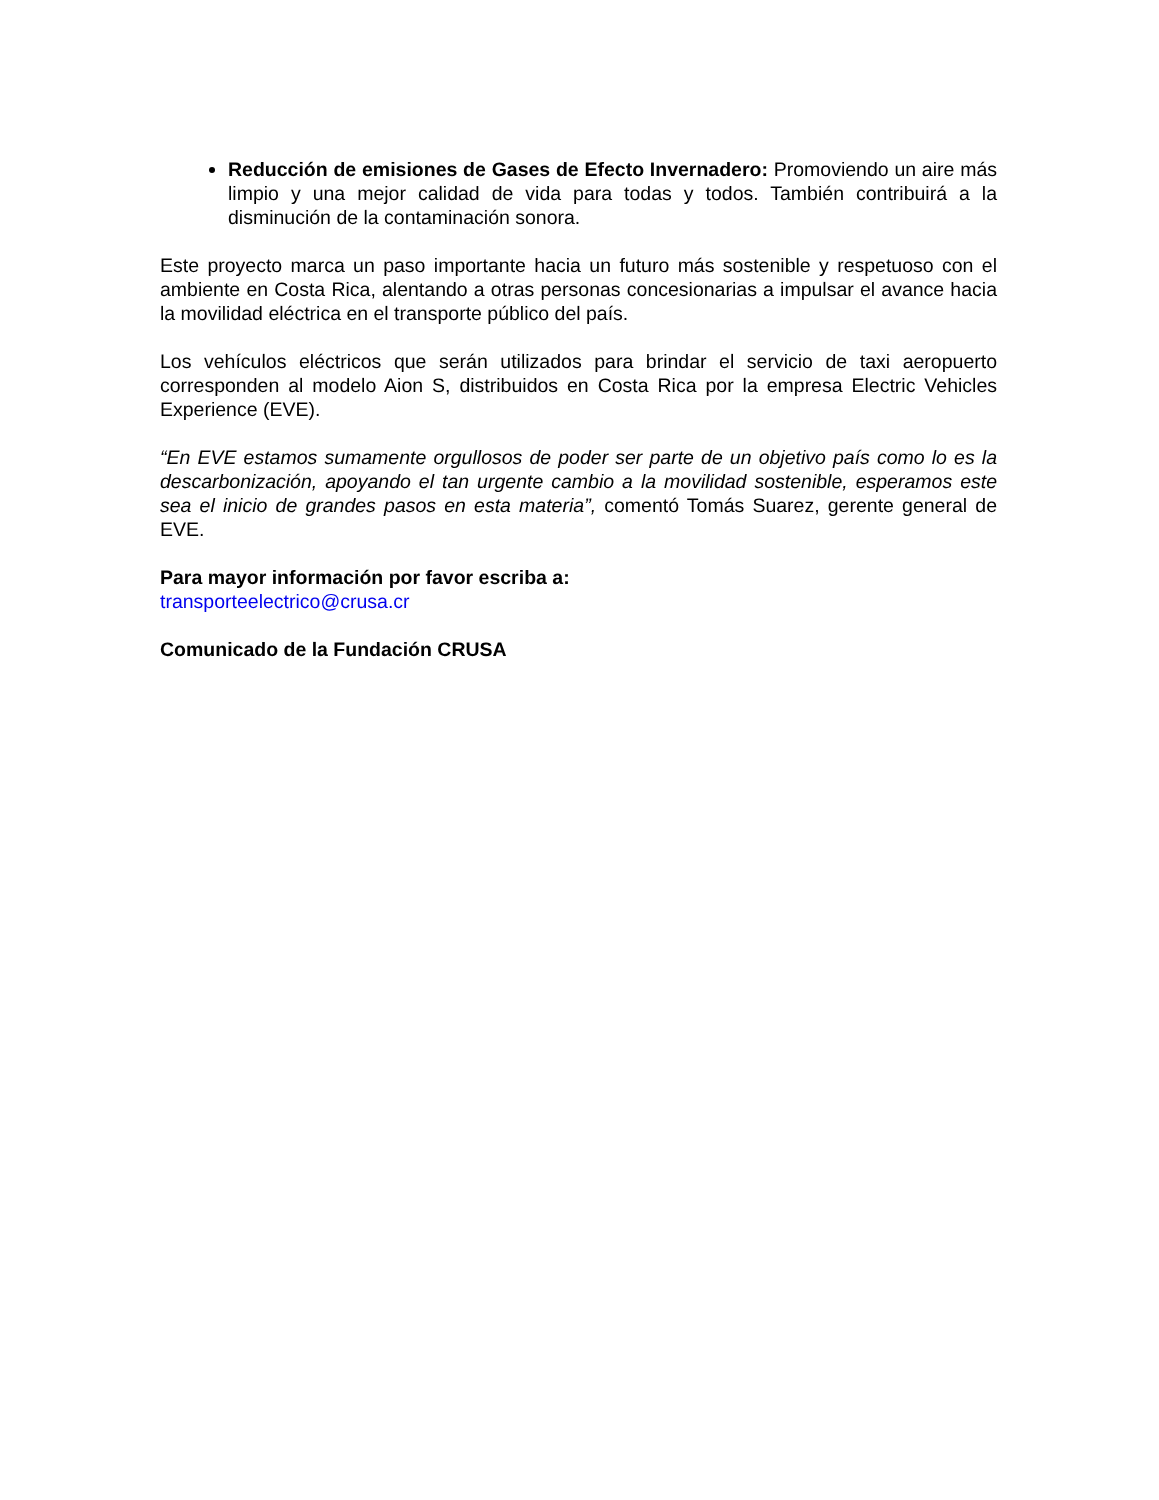Reducción de emisiones de Gases de Efecto Invernadero: Promoviendo un aire más limpio y una mejor calidad de vida para todas y todos. También contribuirá a la disminución de la contaminación sonora.
Este proyecto marca un paso importante hacia un futuro más sostenible y respetuoso con el ambiente en Costa Rica, alentando a otras personas concesionarias a impulsar el avance hacia la movilidad eléctrica en el transporte público del país.
Los vehículos eléctricos que serán utilizados para brindar el servicio de taxi aeropuerto corresponden al modelo Aion S, distribuidos en Costa Rica por la empresa Electric Vehicles Experience (EVE).
“En EVE estamos sumamente orgullosos de poder ser parte de un objetivo país como lo es la descarbonización, apoyando el tan urgente cambio a la movilidad sostenible, esperamos este sea el inicio de grandes pasos en esta materia”, comentó Tomás Suarez, gerente general de EVE.
Para mayor información por favor escriba a:
transporteelectrico@crusa.cr
Comunicado de la Fundación CRUSA